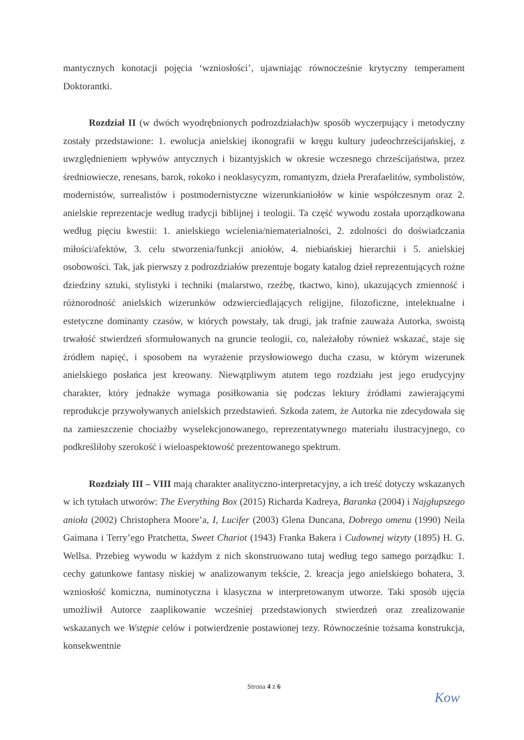mantycznych konotacji pojęcia ‘wzniosłości’, ujawniając równocześnie krytyczny temperament Doktorantki.
Rozdział II (w dwóch wyodrębnionych podrozdziałach)w sposób wyczerpujący i metodyczny zostały przedstawione: 1. ewolucja anielskiej ikonografii w kręgu kultury judeochrześcijańskiej, z uwzględnieniem wpływów antycznych i bizantyjskich w okresie wczesnego chrześcijaństwa, przez średniowiecze, renesans, barok, rokoko i neoklasycyzm, romantyzm, dzieła Prerafaelitów, symbolistów, modernistów, surrealistów i postmodernistyczne wizerunkianiołów w kinie współczesnym oraz 2. anielskie reprezentacje według tradycji biblijnej i teologii. Ta część wywodu została uporządkowana według pięciu kwestii: 1. anielskiego wcielenia/niematerialności, 2. zdolności do doświadczania miłości/afektów, 3. celu stworzenia/funkcji aniołów, 4. niebiańskiej hierarchii i 5. anielskiej osobowości. Tak, jak pierwszy z podrozdziałów prezentuje bogaty katalog dzieł reprezentujących rożne dziedziny sztuki, stylistyki i techniki (malarstwo, rzeźbę, tkactwo, kino), ukazujących zmienność i różnorodność anielskich wizerunków odzwierciedlających religijne, filozoficzne, intelektualne i estetyczne dominanty czasów, w których powstały, tak drugi, jak trafnie zauważa Autorka, swoistą trwałość stwierdzeń sformułowanych na gruncie teologii, co, należałoby również wskazać, staje się źródłem napięć, i sposobem na wyrażenie przysłowiowego ducha czasu, w którym wizerunek anielskiego posłańca jest kreowany. Niewątpliwym atutem tego rozdziału jest jego erudycyjny charakter, który jednakże wymaga posiłkowania się podczas lektury źródłami zawierającymi reprodukcje przywoływanych anielskich przedstawień. Szkoda zatem, że Autorka nie zdecydowała się na zamieszczenie chociażby wyselekcjonowanego, reprezentatywnego materiału ilustracyjnego, co podkreśliłoby szerokość i wieloaspektowość prezentowanego spektrum.
Rozdziały III – VIII mają charakter analityczno-interpretacyjny, a ich treść dotyczy wskazanych w ich tytułach utworów: The Everything Box (2015) Richarda Kadreya, Baranka (2004) i Najgłupszego anioła (2002) Christophera Moore’a, I, Lucifer (2003) Glena Duncana, Dobrego omenu (1990) Neila Gaimana i Terry’ego Pratchetta, Sweet Chariot (1943) Franka Bakera i Cudownej wizyty (1895) H. G. Wellsa. Przebieg wywodu w każdym z nich skonstruowano tutaj według tego samego porządku: 1. cechy gatunkowe fantasy niskiej w analizowanym tekście, 2. kreacja jego anielskiego bohatera, 3. wzniosłość komiczna, numinotyczna i klasyczna w interpretowanym utworze. Taki sposób ujęcia umożliwił Autorce zaaplikowanie wcześniej przedstawionych stwierdzeń oraz zrealizowanie wskazanych we Wstępie celów i potwierdzenie postawionej tezy. Równocześnie tożsama konstrukcja, konsekwentnie
Strona 4 z 6
Kow